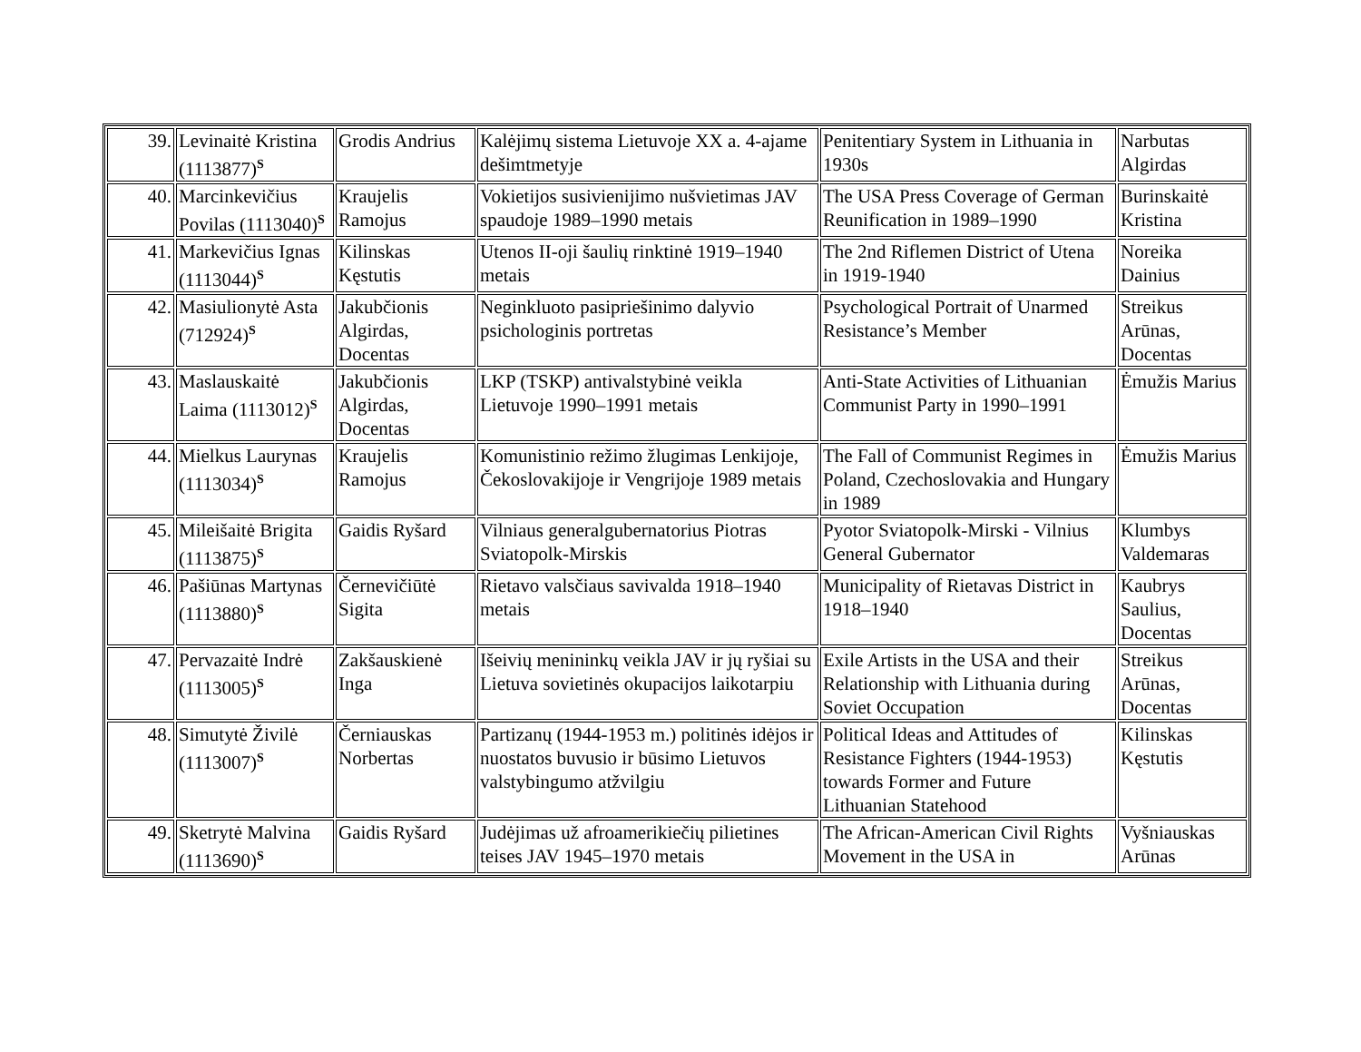| 39. | Levinaitė Kristina (1113877)<sup>S</sup> | Grodis Andrius | Kalėjimų sistema Lietuvoje XX a. 4-ajame dešimtmetyje | Penitentiary System in Lithuania in 1930s | Narbutas Algirdas |
| 40. | Marcinkevičius Povilas (1113040)<sup>S</sup> | Kraujelis Ramojus | Vokietijos susivienijimo nušvietimas JAV spaudoje 1989–1990 metais | The USA Press Coverage of German Reunification in 1989–1990 | Burinskaitė Kristina |
| 41. | Markevičius Ignas (1113044)<sup>S</sup> | Kilinskas Kęstutis | Utenos II-oji šaulių rinktinė 1919–1940 metais | The 2nd Riflemen District of Utena in 1919-1940 | Noreika Dainius |
| 42. | Masiulionytė Asta (712924)<sup>S</sup> | Jakubčionis Algirdas, Docentas | Neginkluoto pasipriešinimo dalyvio psichologinis portretas | Psychological Portrait of Unarmed Resistance’s Member | Streikus Arūnas, Docentas |
| 43. | Maslauskaitė Laima (1113012)<sup>S</sup> | Jakubčionis Algirdas, Docentas | LKP (TSKP) antivalstybinė veikla Lietuvoje 1990–1991 metais | Anti-State Activities of Lithuanian Communist Party in 1990–1991 | Ėmužis Marius |
| 44. | Mielkus Laurynas (1113034)<sup>S</sup> | Kraujelis Ramojus | Komunistinio režimo žlugimas Lenkijoje, Čekoslovakijoje ir Vengrijoje 1989 metais | The Fall of Communist Regimes in Poland, Czechoslovakia and Hungary in 1989 | Ėmužis Marius |
| 45. | Mileišaitė Brigita (1113875)<sup>S</sup> | Gaidis Ryšard | Vilniaus generalgubernatorius Piotras Sviatopolk-Mirskis | Pyotor Sviatopolk-Mirski - Vilnius General Gubernator | Klumbys Valdemaras |
| 46. | Pašiūnas Martynas (1113880)<sup>S</sup> | Černevičiūtė Sigita | Rietavo valsčiaus savivalda 1918–1940 metais | Municipality of Rietavas District in 1918–1940 | Kaubrys Saulius, Docentas |
| 47. | Pervazaitė Indrė (1113005)<sup>S</sup> | Zakšauskienė Inga | Išeivių menininkų veikla JAV ir jų ryšiai su Lietuva sovietinės okupacijos laikotarpiu | Exile Artists in the USA and their Relationship with Lithuania during Soviet Occupation | Streikus Arūnas, Docentas |
| 48. | Simutytė Živilė (1113007)<sup>S</sup> | Černiauskas Norbertas | Partizanų (1944-1953 m.) politinės idėjos ir nuostatos buvusio ir būsimo Lietuvos valstybingumo atžvilgiu | Political Ideas and Attitudes of Resistance Fighters (1944-1953) towards Former and Future Lithuanian Statehood | Kilinskas Kęstutis |
| 49. | Sketrytė Malvina (1113690)<sup>S</sup> | Gaidis Ryšard | Judėjimas už afroamerikiečių pilietines teises JAV 1945–1970 metais | The African-American Civil Rights Movement in the USA in | Vyšniauskas Arūnas |